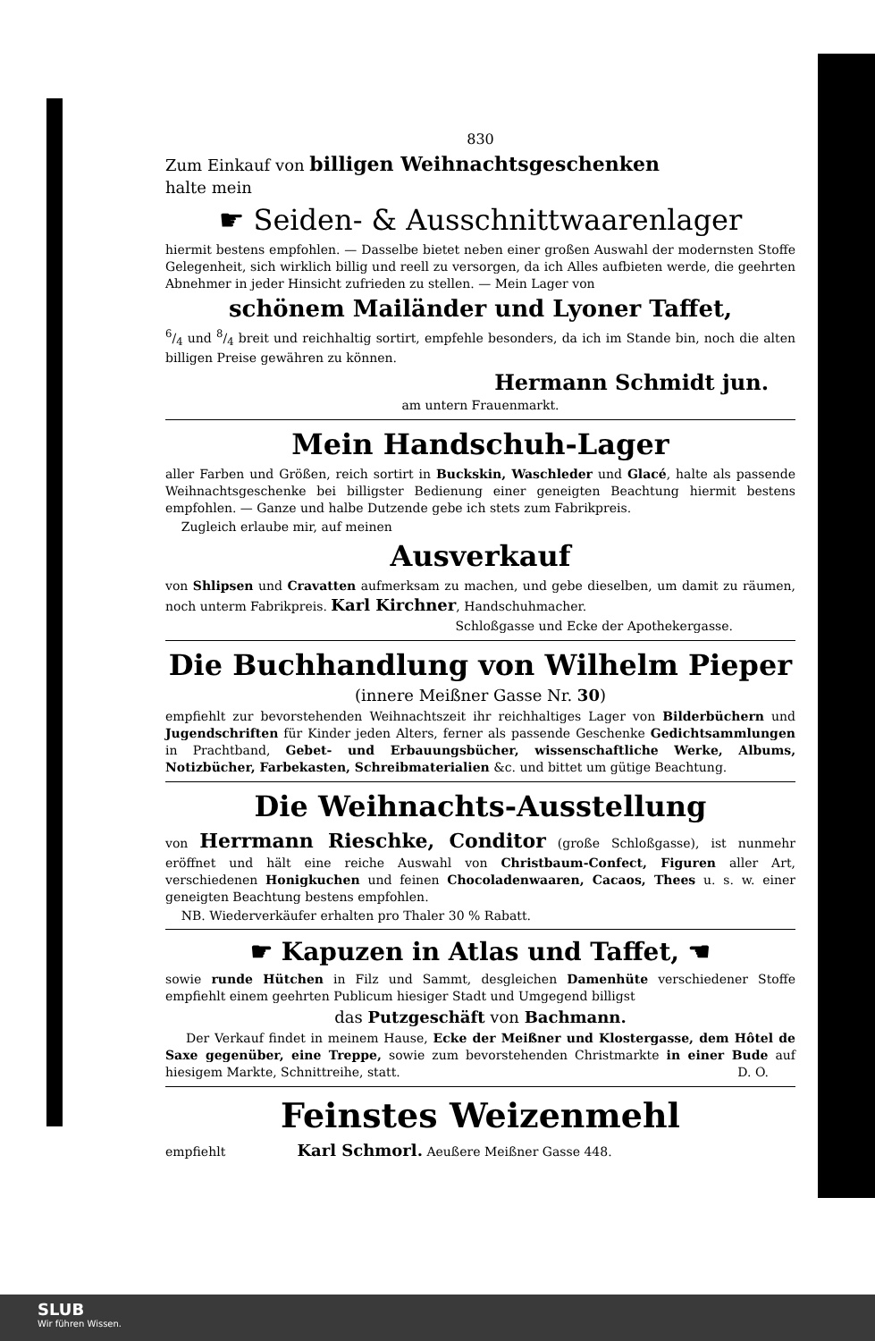830
Zum Einkauf von billigen Weihnachtsgeschenken
halte mein
☛ Seiden- & Ausschnittwaarenlager
hiermit bestens empfohlen. — Dasselbe bietet neben einer großen Auswahl der modernsten Stoffe Gelegenheit, sich wirklich billig und reell zu versorgen, da ich Alles aufbieten werde, die geehrten Abnehmer in jeder Hinsicht zufrieden zu stellen. — Mein Lager von
schönem Mailänder und Lyoner Taffet,
6/4 und 8/4 breit und reichhaltig sortirt, empfehle besonders, da ich im Stande bin, noch die alten billigen Preise gewähren zu können.
Hermann Schmidt jun.
am untern Frauenmarkt.
Mein Handschuh-Lager
aller Farben und Größen, reich sortirt in Buckskin, Waschleder und Glacé, halte als passende Weihnachtsgeschenke bei billigster Bedienung einer geneigten Beachtung hiermit bestens empfohlen. — Ganze und halbe Dutzende gebe ich stets zum Fabrikpreis.
Zugleich erlaube mir, auf meinen
Ausverkauf
von Shlipsen und Cravatten aufmerksam zu machen, und gebe dieselben, um damit zu räumen, noch unterm Fabrikpreis. Karl Kirchner, Handschuhmacher.
Schloßgasse und Ecke der Apothekergasse.
Die Buchhandlung von Wilhelm Pieper
(innere Meißner Gasse Nr. 30)
empfiehlt zur bevorstehenden Weihnachtszeit ihr reichhaltiges Lager von Bilderbüchern und Jugendschriften für Kinder jeden Alters, ferner als passende Geschenke Gedichtsammlungen in Prachtband, Gebet- und Erbauungsbücher, wissenschaftliche Werke, Albums, Notizbücher, Farbekasten, Schreibmaterialien &c. und bittet um gütige Beachtung.
Die Weihnachts-Ausstellung
von Herrmann Rieschke, Conditor (große Schloßgasse), ist nunmehr eröffnet und hält eine reiche Auswahl von Christbaum-Confect, Figuren aller Art, verschiedenen Honigkuchen und feinen Chocoladenwaaren, Cacaos, Thees u. s. w. einer geneigten Beachtung bestens empfohlen.
NB. Wiederverkäufer erhalten pro Thaler 30 % Rabatt.
☛ Kapuzen in Atlas und Taffet, ☚
sowie runde Hütchen in Filz und Sammt, desgleichen Damenhüte verschiedener Stoffe empfiehlt einem geehrten Publicum hiesiger Stadt und Umgegend billigst
das Putzgeschäft von Bachmann.
Der Verkauf findet in meinem Hause, Ecke der Meißner und Klostergasse, dem Hôtel de Saxe gegenüber, eine Treppe, sowie zum bevorstehenden Christmarkte in einer Bude auf hiesigem Markte, Schnittreihe, statt. D. O.
Feinstes Weizenmehl
empfiehlt Karl Schmorl. Aeußere Meißner Gasse 448.
SLUB
Wir führen Wissen.